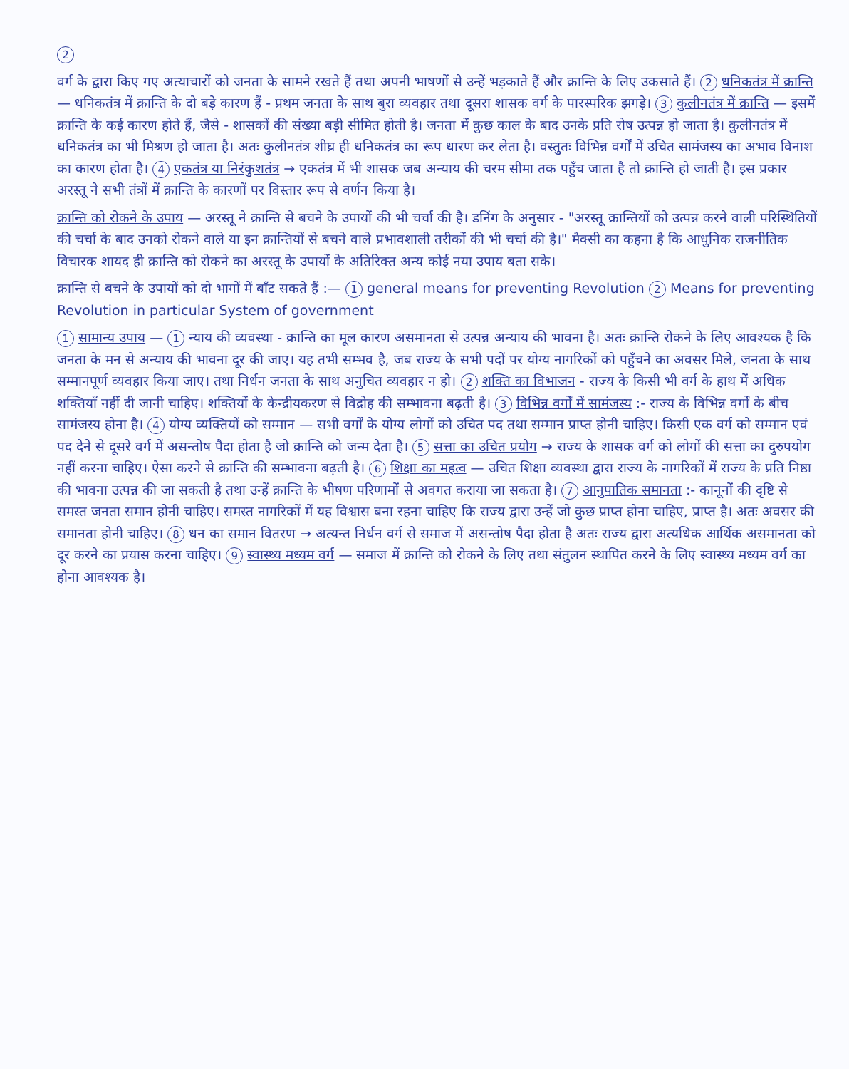2
वर्ग के द्वारा किए गए अत्याचारों को जनता के सामने रखते हैं तथा अपनी भाषणों से उन्हें भड़काते हैं और क्रान्ति के लिए उकसाते हैं। 2 धनिकतंत्र में क्रान्ति — धनिकतंत्र में क्रान्ति के दो बड़े कारण हैं - प्रथम जनता के साथ बुरा व्यवहार तथा दूसरा शासक वर्ग के पारस्परिक झगड़े। 3 कुलीनतंत्र में क्रान्ति — इसमें क्रान्ति के कई कारण होते हैं, जैसे - शासकों की संख्या बड़ी सीमित होती है। जनता में कुछ काल के बाद उनके प्रति रोष उत्पन्न हो जाता है। कुलीनतंत्र में धनिकतंत्र का भी मिश्रण हो जाता है। अतः कुलीनतंत्र शीघ्र ही धनिकतंत्र का रूप धारण कर लेता है। वस्तुतः विभिन्न वर्गों में उचित सामंजस्य का अभाव विनाश का कारण होता है। 4 एकतंत्र या निरंकुशतंत्र → एकतंत्र में भी शासक जब अन्याय की चरम सीमा तक पहुँच जाता है तो क्रान्ति हो जाती है। इस प्रकार अरस्तू ने सभी तंत्रों में क्रान्ति के कारणों पर विस्तार रूप से वर्णन किया है।
क्रान्ति को रोकने के उपाय — अरस्तू ने क्रान्ति से बचने के उपायों की भी चर्चा की है। डनिंग के अनुसार - "अरस्तू क्रान्तियों को उत्पन्न करने वाली परिस्थितियों की चर्चा के बाद उनको रोकने वाले या इन क्रान्तियों से बचने वाले प्रभावशाली तरीकों की भी चर्चा की है।" मैक्सी का कहना है कि आधुनिक राजनीतिक विचारक शायद ही क्रान्ति को रोकने का अरस्तू के उपायों के अतिरिक्त अन्य कोई नया उपाय बता सके।
क्रान्ति से बचने के उपायों को दो भागों में बाँट सकते हैं :— 1 general means for preventing Revolution 2 Means for preventing Revolution in particular System of government
1 सामान्य उपाय — 1 न्याय की व्यवस्था - क्रान्ति का मूल कारण असमानता से उत्पन्न अन्याय की भावना है। अतः क्रान्ति रोकने के लिए आवश्यक है कि जनता के मन से अन्याय की भावना दूर की जाए। यह तभी सम्भव है, जब राज्य के सभी पदों पर योग्य नागरिकों को पहुँचने का अवसर मिले, जनता के साथ सम्मानपूर्ण व्यवहार किया जाए। तथा निर्धन जनता के साथ अनुचित व्यवहार न हो। 2 शक्ति का विभाजन - राज्य के किसी भी वर्ग के हाथ में अधिक शक्तियाँ नहीं दी जानी चाहिए। शक्तियों के केन्द्रीयकरण से विद्रोह की सम्भावना बढ़ती है। 3 विभिन्न वर्गों में सामंजस्य :- राज्य के विभिन्न वर्गों के बीच सामंजस्य होना है। 4 योग्य व्यक्तियों को सम्मान — सभी वर्गों के योग्य लोगों को उचित पद तथा सम्मान प्राप्त होनी चाहिए। किसी एक वर्ग को सम्मान एवं पद देने से दूसरे वर्ग में असन्तोष पैदा होता है जो क्रान्ति को जन्म देता है। 5 सत्ता का उचित प्रयोग → राज्य के शासक वर्ग को लोगों की सत्ता का दुरुपयोग नहीं करना चाहिए। ऐसा करने से क्रान्ति की सम्भावना बढ़ती है। 6 शिक्षा का महत्व — उचित शिक्षा व्यवस्था द्वारा राज्य के नागरिकों में राज्य के प्रति निष्ठा की भावना उत्पन्न की जा सकती है तथा उन्हें क्रान्ति के भीषण परिणामों से अवगत कराया जा सकता है। 7 आनुपातिक समानता :- कानूनों की दृष्टि से समस्त जनता समान होनी चाहिए। समस्त नागरिकों में यह विश्वास बना रहना चाहिए कि राज्य द्वारा उन्हें जो कुछ प्राप्त होना चाहिए, प्राप्त है। अतः अवसर की समानता होनी चाहिए। 8 धन का समान वितरण → अत्यन्त निर्धन वर्ग से समाज में असन्तोष पैदा होता है अतः राज्य द्वारा अत्यधिक आर्थिक असमानता को दूर करने का प्रयास करना चाहिए। 9 स्वास्थ्य मध्यम वर्ग — समाज में क्रान्ति को रोकने के लिए तथा संतुलन स्थापित करने के लिए स्वास्थ्य मध्यम वर्ग का होना आवश्यक है।